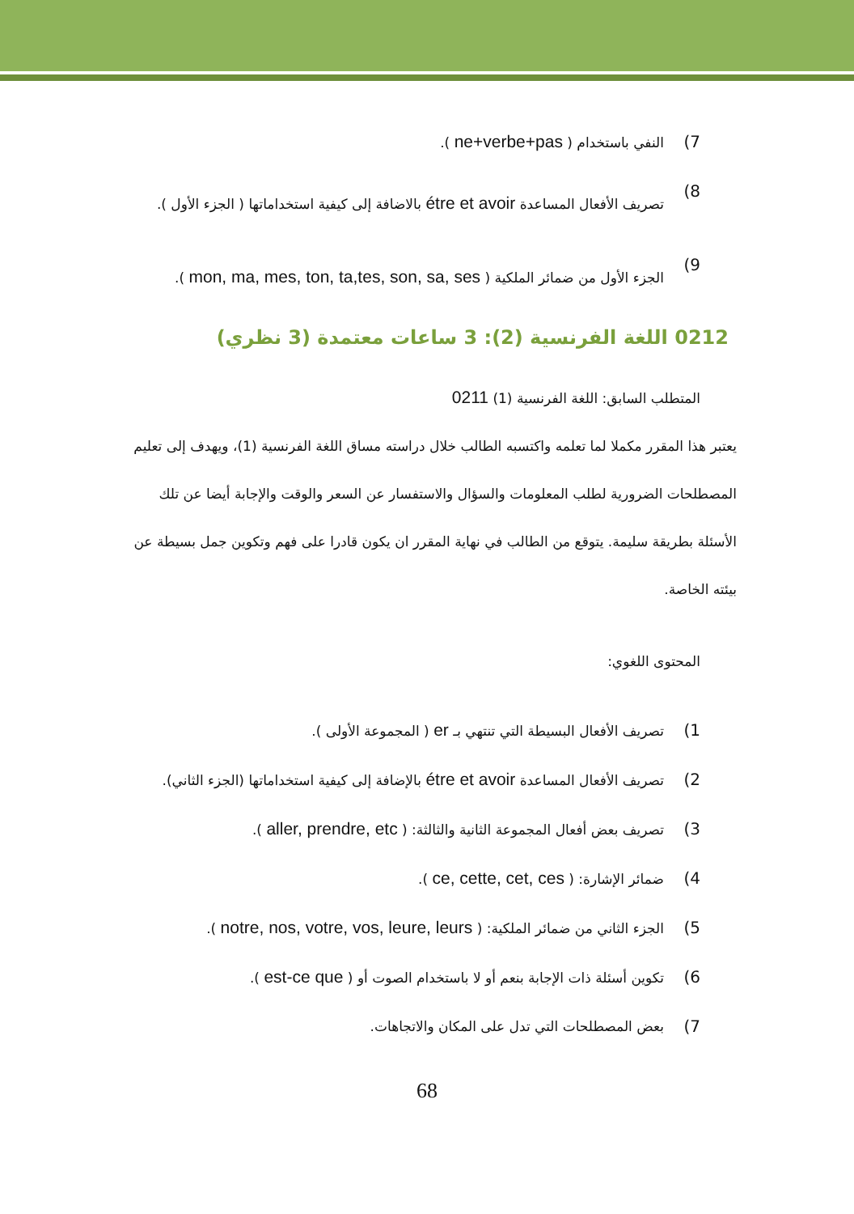7) النفي باستخدام ( ne+verbe+pas ).
8) تصريف الأفعال المساعدة étre et avoir بالاضافة إلى كيفية استخداماتها ( الجزء الأول ).
9) الجزء الأول من ضمائر الملكية ( mon, ma, mes, ton, ta,tes, son, sa, ses ).
0212 اللغة الفرنسية (2): 3 ساعات معتمدة (3 نظري)
المتطلب السابق: اللغة الفرنسية (1) 0211
يعتبر هذا المقرر مكملا لما تعلمه واكتسبه الطالب خلال دراسته مساق اللغة الفرنسية (1)، ويهدف إلى تعليم المصطلحات الضرورية لطلب المعلومات والسؤال والاستفسار عن السعر والوقت والإجابة أيضا عن تلك الأسئلة بطريقة سليمة. يتوقع من الطالب في نهاية المقرر ان يكون قادرا على فهم وتكوين جمل بسيطة عن بيئته الخاصة.
المحتوى اللغوي:
1) تصريف الأفعال البسيطة التي تنتهي بـ er ( المجموعة الأولى ).
2) تصريف الأفعال المساعدة étre et avoir بالإضافة إلى كيفية استخداماتها (الجزء الثاني).
3) تصريف بعض أفعال المجموعة الثانية والثالثة: ( aller, prendre, etc ).
4) ضمائر الإشارة: ( ce, cette, cet, ces ).
5) الجزء الثاني من ضمائر الملكية: ( notre, nos, votre, vos, leure, leurs ).
6) تكوين أسئلة ذات الإجابة بنعم أو لا باستخدام الصوت أو ( est-ce que ).
7) بعض المصطلحات التي تدل على المكان والاتجاهات.
68